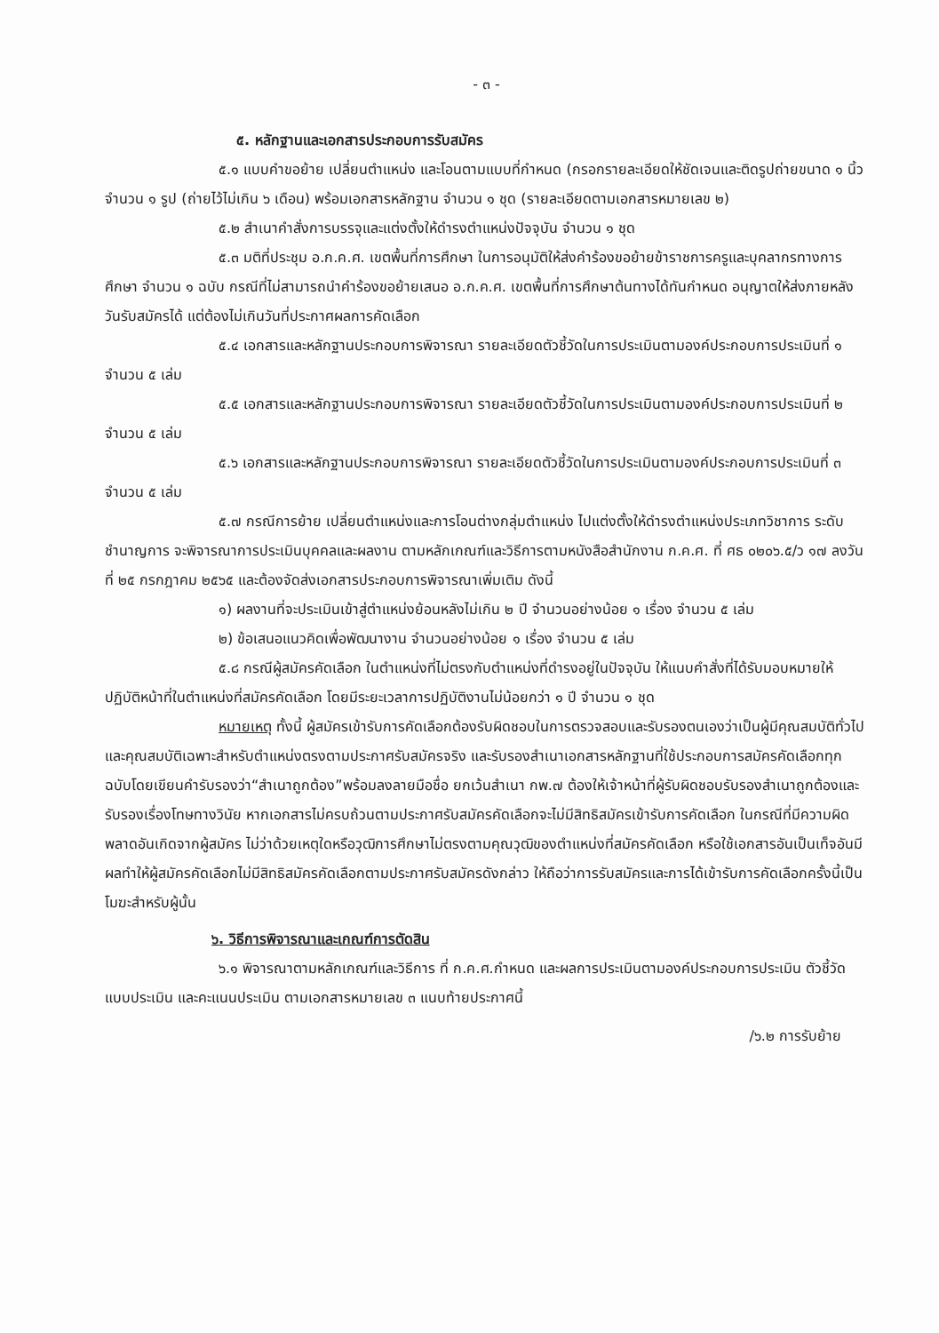- ๓ -
๕. หลักฐานและเอกสารประกอบการรับสมัคร
๕.๑ แบบคำขอย้าย เปลี่ยนตำแหน่ง และโอนตามแบบที่กำหนด (กรอกรายละเอียดให้ชัดเจนและติดรูปถ่ายขนาด ๑ นิ้ว จำนวน ๑ รูป (ถ่ายไว้ไม่เกิน ๖ เดือน) พร้อมเอกสารหลักฐาน จำนวน ๑ ชุด (รายละเอียดตามเอกสารหมายเลข ๒)
๕.๒ สำเนาคำสั่งการบรรจุและแต่งตั้งให้ดำรงตำแหน่งปัจจุบัน จำนวน ๑ ชุด
๕.๓ มติที่ประชุม อ.ก.ค.ศ. เขตพื้นที่การศึกษา ในการอนุมัติให้ส่งคำร้องขอย้ายข้าราชการครูและบุคลากรทางการศึกษา จำนวน ๑ ฉบับ กรณีที่ไม่สามารถนำคำร้องขอย้ายเสนอ อ.ก.ค.ศ. เขตพื้นที่การศึกษาต้นทางได้ทันกำหนด อนุญาตให้ส่งภายหลังวันรับสมัครได้ แต่ต้องไม่เกินวันที่ประกาศผลการคัดเลือก
๕.๔ เอกสารและหลักฐานประกอบการพิจารณา รายละเอียดตัวชี้วัดในการประเมินตามองค์ประกอบการประเมินที่ ๑ จำนวน ๕ เล่ม
๕.๕ เอกสารและหลักฐานประกอบการพิจารณา รายละเอียดตัวชี้วัดในการประเมินตามองค์ประกอบการประเมินที่ ๒ จำนวน ๕ เล่ม
๕.๖ เอกสารและหลักฐานประกอบการพิจารณา รายละเอียดตัวชี้วัดในการประเมินตามองค์ประกอบการประเมินที่ ๓ จำนวน ๕ เล่ม
๕.๗ กรณีการย้าย เปลี่ยนตำแหน่งและการโอนต่างกลุ่มตำแหน่ง ไปแต่งตั้งให้ดำรงตำแหน่งประเภทวิชาการ ระดับชำนาญการ จะพิจารณาการประเมินบุคคลและผลงาน ตามหลักเกณฑ์และวิธีการตามหนังสือสำนักงาน ก.ค.ศ. ที่ ศธ ๐๒๐๖.๕/ว ๑๗ ลงวันที่ ๒๕ กรกฎาคม ๒๕๖๕ และต้องจัดส่งเอกสารประกอบการพิจารณาเพิ่มเติม ดังนี้
๑) ผลงานที่จะประเมินเข้าสู่ตำแหน่งย้อนหลังไม่เกิน ๒ ปี จำนวนอย่างน้อย ๑ เรื่อง จำนวน ๕ เล่ม
๒) ข้อเสนอแนวคิดเพื่อพัฒนางาน จำนวนอย่างน้อย ๑ เรื่อง จำนวน ๕ เล่ม
๕.๘ กรณีผู้สมัครคัดเลือก ในตำแหน่งที่ไม่ตรงกับตำแหน่งที่ดำรงอยู่ในปัจจุบัน ให้แนบคำสั่งที่ได้รับมอบหมายให้ปฏิบัติหน้าที่ในตำแหน่งที่สมัครคัดเลือก โดยมีระยะเวลาการปฏิบัติงานไม่น้อยกว่า ๑ ปี จำนวน ๑ ชุด
หมายเหตุ ทั้งนี้ ผู้สมัครเข้ารับการคัดเลือกต้องรับผิดชอบในการตรวจสอบและรับรองตนเองว่าเป็นผู้มีคุณสมบัติทั่วไปและคุณสมบัติเฉพาะสำหรับตำแหน่งตรงตามประกาศรับสมัครจริง และรับรองสำเนาเอกสารหลักฐานที่ใช้ประกอบการสมัครคัดเลือกทุกฉบับโดยเขียนคำรับรองว่า“สำเนาถูกต้อง”พร้อมลงลายมือชื่อ ยกเว้นสำเนา กพ.๗ ต้องให้เจ้าหน้าที่ผู้รับผิดชอบรับรองสำเนาถูกต้องและรับรองเรื่องโทษทางวินัย หากเอกสารไม่ครบถ้วนตามประกาศรับสมัครคัดเลือกจะไม่มีสิทธิสมัครเข้ารับการคัดเลือก ในกรณีที่มีความผิดพลาดอันเกิดจากผู้สมัคร ไม่ว่าด้วยเหตุใดหรือวุฒิการศึกษาไม่ตรงตามคุณวุฒิของตำแหน่งที่สมัครคัดเลือก หรือใช้เอกสารอันเป็นเท็จอันมีผลทำให้ผู้สมัครคัดเลือกไม่มีสิทธิสมัครคัดเลือกตามประกาศรับสมัครดังกล่าว ให้ถือว่าการรับสมัครและการได้เข้ารับการคัดเลือกครั้งนี้เป็นโมฆะสำหรับผู้นั้น
๖. วิธีการพิจารณาและเกณฑ์การตัดสิน
๖.๑ พิจารณาตามหลักเกณฑ์และวิธีการ ที่ ก.ค.ศ.กำหนด และผลการประเมินตามองค์ประกอบการประเมิน ตัวชี้วัด แบบประเมิน และคะแนนประเมิน ตามเอกสารหมายเลข ๓ แนบท้ายประกาศนี้
/๖.๒ การรับย้าย